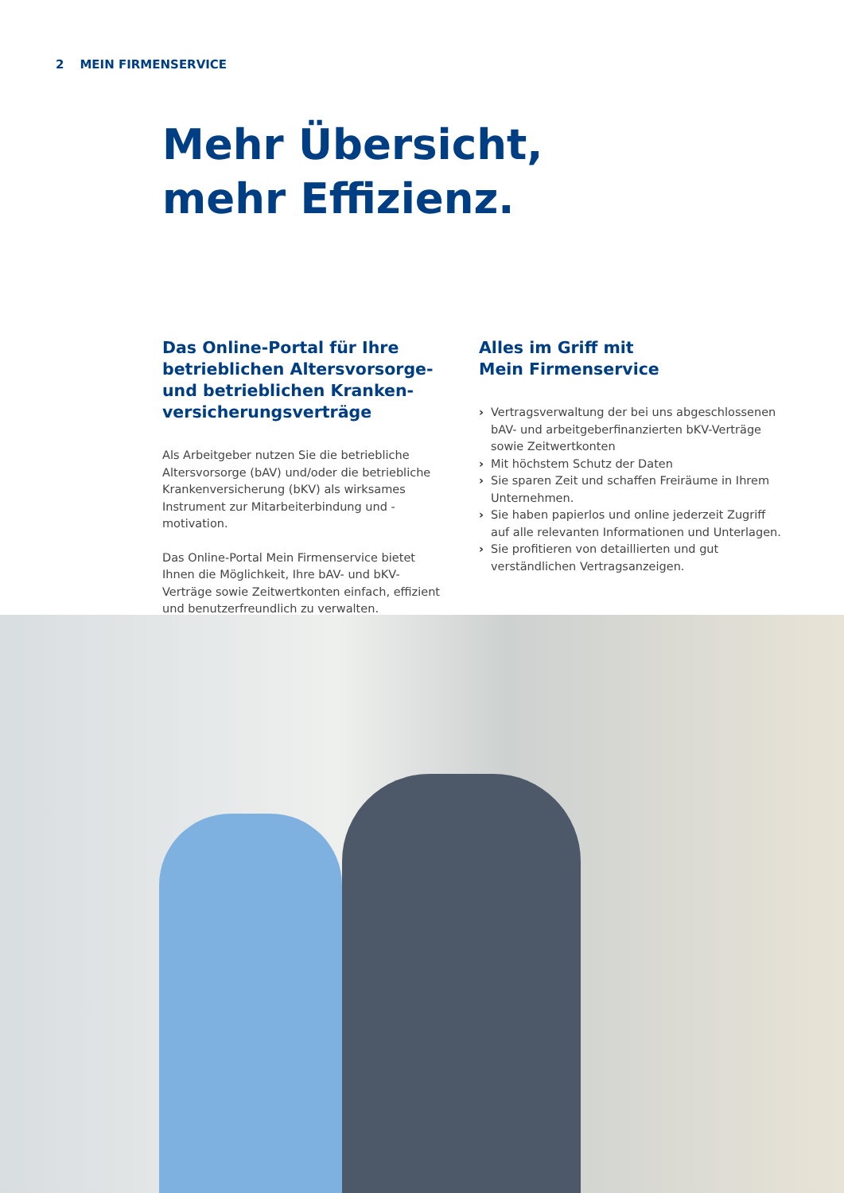2 MEIN FIRMENSERVICE
Mehr Übersicht,
mehr Effizienz.
Das Online-Portal für Ihre betrieblichen Altersvorsorge- und betrieblichen Kranken­versicherungsverträge
Als Arbeitgeber nutzen Sie die betriebliche Alters­vorsorge (bAV) und/oder die betriebliche Kranken­versicherung (bKV) als wirksames Instrument zur Mitarbeiterbindung und -motivation.
Das Online-Portal Mein Firmenservice bietet Ihnen die Möglichkeit, Ihre bAV- und bKV-Verträge sowie Zeitwertkonten einfach, effizient und benutzer­freundlich zu verwalten.
Alles im Griff mit
Mein Firmenservice
› Vertragsverwaltung der bei uns abgeschlossenen bAV- und arbeitgeberfinanzierten bKV-Verträge sowie Zeitwertkonten
› Mit höchstem Schutz der Daten
› Sie sparen Zeit und schaffen Freiräume in Ihrem Unternehmen.
› Sie haben papierlos und online jederzeit Zugriff auf alle relevanten Informationen und Unterlagen.
› Sie profitieren von detaillierten und gut verständlichen Vertragsanzeigen.